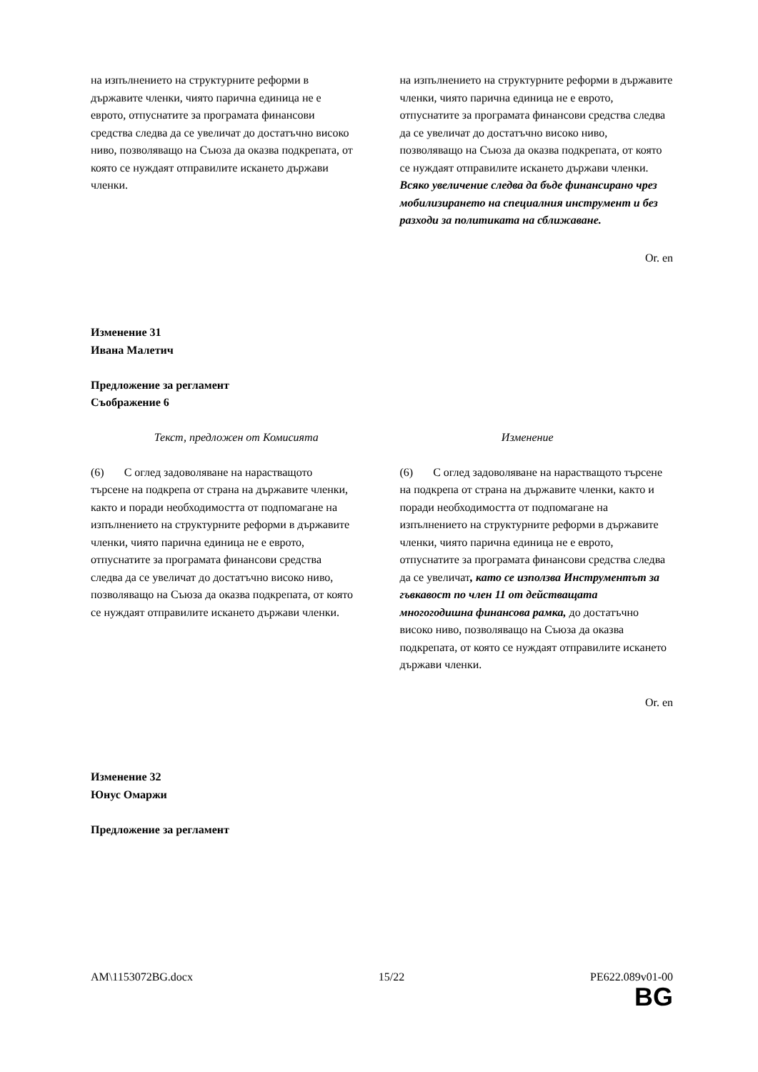| на изпълнението на структурните реформи в държавите членки, чиято парична единица не е еврото, отпуснатите за програмата финансови средства следва да се увеличат до достатъчно високо ниво, позволяващо на Съюза да оказва подкрепата, от която се нуждаят отправилите искането държави членки. | на изпълнението на структурните реформи в държавите членки, чиято парична единица не е еврото, отпуснатите за програмата финансови средства следва да се увеличат до достатъчно високо ниво, позволяващо на Съюза да оказва подкрепата, от която се нуждаят отправилите искането държави членки. Всяко увеличение следва да бъде финансирано чрез мобилизирането на специалния инструмент и без разходи за политиката на сближаване. |
Or. en
Изменение 31
Ивана Малетич
Предложение за регламент
Съображение 6
| Текст, предложен от Комисията | Изменение |
| (6) С оглед задоволяване на нарастващото търсене на подкрепа от страна на държавите членки, както и поради необходимостта от подпомагане на изпълнението на структурните реформи в държавите членки, чиято парична единица не е еврото, отпуснатите за програмата финансови средства следва да се увеличат до достатъчно високо ниво, позволяващо на Съюза да оказва подкрепата, от която се нуждаят отправилите искането държави членки. | (6) С оглед задоволяване на нарастващото търсене на подкрепа от страна на държавите членки, както и поради необходимостта от подпомагане на изпълнението на структурните реформи в държавите членки, чиято парична единица не е еврото, отпуснатите за програмата финансови средства следва да се увеличат , като се използва Инструментът за гъвкавост по член 11 от действащата многогодишна финансова рамка, до достатъчно високо ниво, позволяващо на Съюза да оказва подкрепата, от която се нуждаят отправилите искането държави членки. |
Or. en
Изменение 32
Юнус Омаржи
Предложение за регламент
AM\1153072BG.docx 15/22 PE622.089v01-00
BG